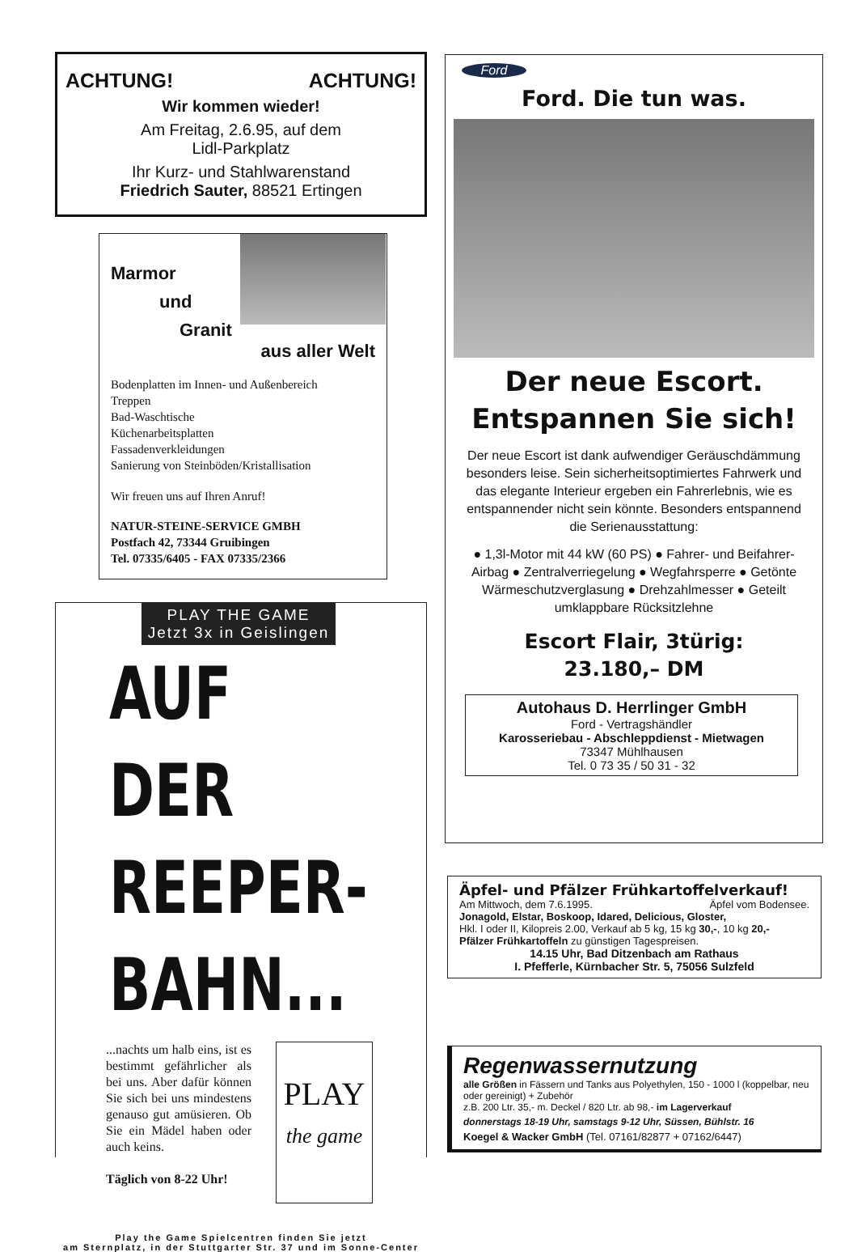ACHTUNG! ACHTUNG!
Wir kommen wieder!
Am Freitag, 2.6.95, auf dem
Lidl-Parkplatz
Ihr Kurz- und Stahlwarenstand
Friedrich Sauter, 88521 Ertingen
Marmor
und
Granit
aus aller Welt
Bodenplatten im Innen- und Außenbereich
Treppen
Bad-Waschtische
Küchenarbeitsplatten
Fassadenverkleidungen
Sanierung von Steinböden/Kristallisation
Wir freuen uns auf Ihren Anruf!
NATUR-STEINE-SERVICE GMBH
Postfach 42, 73344 Gruibingen
Tel. 07335/6405 - FAX 07335/2366
PLAY THE GAME
Jetzt 3x in Geislingen
AUF DER
REEPER-
BAHN...
...nachts um halb eins, ist es bestimmt gefährlicher als bei uns. Aber dafür können Sie sich bei uns mindestens genauso gut amüsieren. Ob Sie ein Mädel haben oder auch keins.
Täglich von 8-22 Uhr!
PLAY
the game
Play the Game Spielcentren finden Sie jetzt
am Sternplatz, in der Stuttgarter Str. 37 und im Sonne-Center
Ford
Ford. Die tun was.
Der neue Escort.
Entspannen Sie sich!
Der neue Escort ist dank aufwendiger Geräuschdämmung besonders leise. Sein sicherheitsoptimiertes Fahrwerk und das elegante Interieur ergeben ein Fahrerlebnis, wie es entspannender nicht sein könnte. Besonders entspannend die Serienausstattung:
● 1,3l-Motor mit 44 kW (60 PS) ● Fahrer- und Beifahrer-Airbag ● Zentralverriegelung ● Wegfahrsperre ● Getönte Wärmeschutzverglasung ● Drehzahlmesser ● Geteilt umklappbare Rücksitzlehne
Escort Flair, 3türig:
23.180,– DM
Autohaus D. Herrlinger GmbH
Ford - Vertragshändler
Karosseriebau - Abschleppdienst - Mietwagen
73347 Mühlhausen
Tel. 0 73 35 / 50 31 - 32
Äpfel- und Pfälzer Frühkartoffelverkauf!
Am Mittwoch, dem 7.6.1995. Äpfel vom Bodensee.
Jonagold, Elstar, Boskoop, Idared, Delicious, Gloster,
Hkl. I oder II, Kilopreis 2.00, Verkauf ab 5 kg, 15 kg 30,-, 10 kg 20,-
Pfälzer Frühkartoffeln zu günstigen Tagespreisen.
14.15 Uhr, Bad Ditzenbach am Rathaus
I. Pfefferle, Kürnbacher Str. 5, 75056 Sulzfeld
Regenwassernutzung
alle Größen in Fässern und Tanks aus Polyethylen, 150 - 1000 l (koppelbar, neu oder gereinigt) + Zubehör
z.B. 200 Ltr. 35,- m. Deckel / 820 Ltr. ab 98,- im Lagerverkauf
donnerstags 18-19 Uhr, samstags 9-12 Uhr, Süssen, Bühlstr. 16
Koegel & Wacker GmbH (Tel. 07161/82877 + 07162/6447)